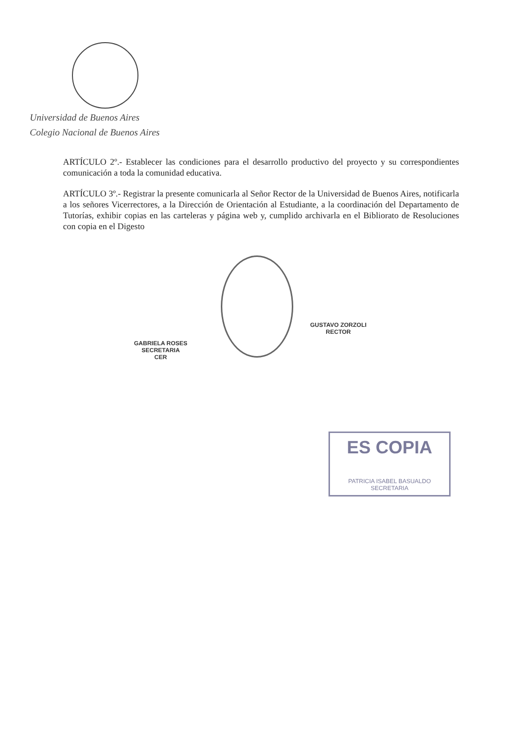Universidad de Buenos Aires
Colegio Nacional de Buenos Aires
ARTÍCULO 2º.- Establecer las condiciones para el desarrollo productivo del proyecto y su correspondientes comunicación a toda la comunidad educativa.
ARTÍCULO 3º.- Registrar la presente comunicarla al Señor Rector de la Universidad de Buenos Aires, notificarla a los señores Vicerrectores, a la Dirección de Orientación al Estudiante, a la coordinación del Departamento de Tutorías, exhibir copias en las carteleras y página web y, cumplido archivarla en el Bibliorato de Resoluciones con copia en el Digesto
GABRIELA ROSES
SECRETARIA
CER
GUSTAVO ZORZOLI
RECTOR
ES COPIA
PATRICIA ISABEL BASUALDO
SECRETARIA